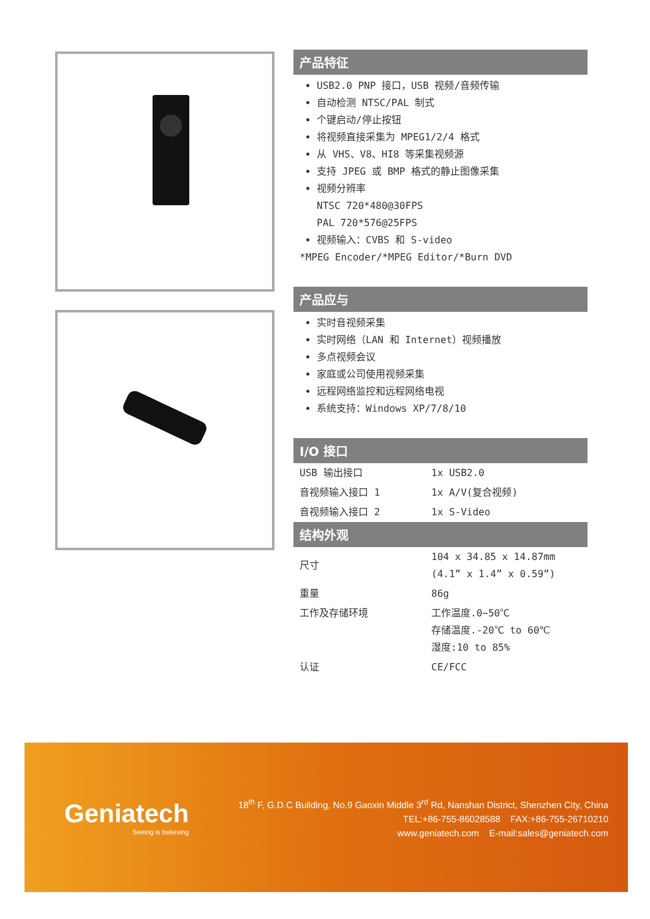产品特征
USB2.0 PNP 接口，USB 视频/音频传输
自动检测 NTSC/PAL 制式
个键启动/停止按钮
将视频直接采集为 MPEG1/2/4 格式
从 VHS、V8、HI8 等采集视频源
支持 JPEG 或 BMP 格式的静止图像采集
视频分辨率
NTSC 720*480@30FPS
PAL 720*576@25FPS
视频输入：CVBS 和 S-video
*MPEG Encoder/*MPEG Editor/*Burn DVD
产品应与
实时音视频采集
实时网络（LAN 和 Internet）视频播放
多点视频会议
家庭或公司使用视频采集
远程网络监控和远程网络电视
系统支持：Windows XP/7/8/10
I/O 接口
| USB 输出接口 | 1x USB2.0 |
| 音视频输入接口 1 | 1x A/V(复合视频) |
| 音视频输入接口 2 | 1x S-Video |
结构外观
| 尺寸 | 104 x 34.85 x 14.87mm (4.1” x 1.4” x 0.59”) |
| 重量 | 86g |
| 工作及存储环境 | 工作温度.0~50℃ 存储温度.-20℃ to 60℃ 湿度:10 to 85% |
| 认证 | CE/FCC |
Geniatech
Seeing is believing
18<sup>th</sup> F, G.D.C Building, No.9 Gaoxin Middle 3<sup>rd</sup> Rd, Nanshan District, Shenzhen City, China
TEL:+86-755-86028588 FAX:+86-755-26710210
www.geniatech.com E-mail:sales@geniatech.com